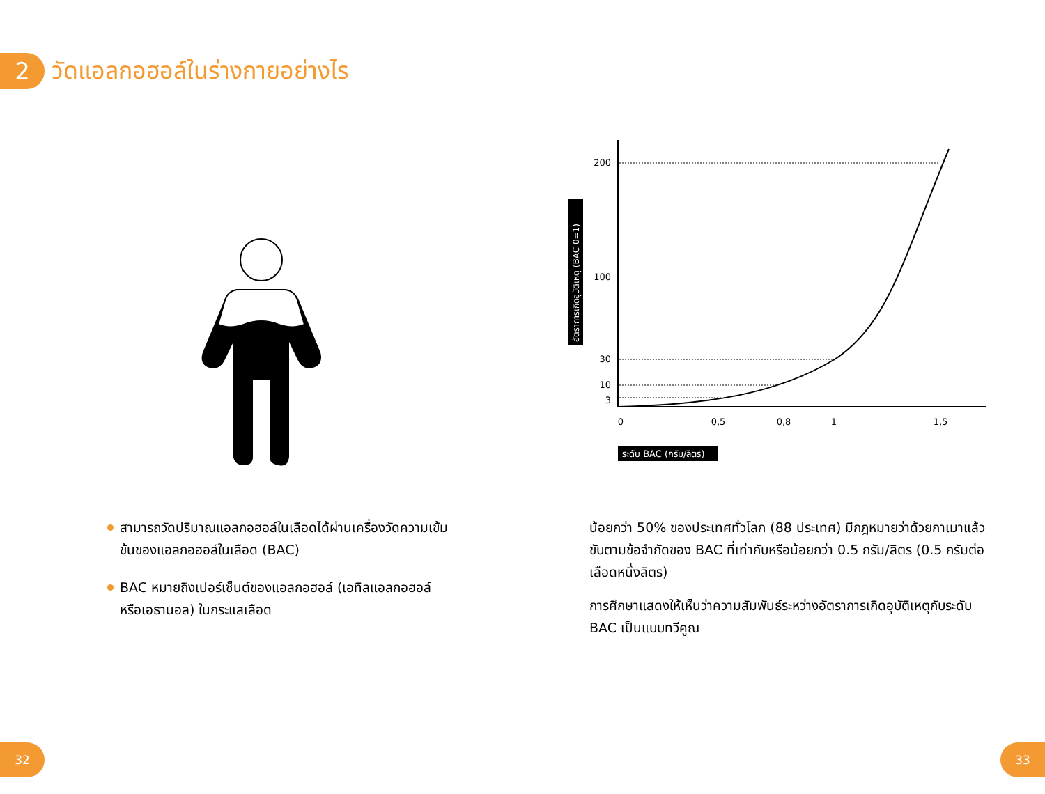2
วัดแอลกอฮอล์ในร่างกายอย่างไร
200
100
30
10
3
0
0,5
0,8
1
1,5
ระดับ BAC (กรัม/ลิตร)
อัตราการเกิดอุบัติเหตุ (BAC 0=1)
สามารถวัดปริมาณแอลกอฮอล์ในเลือดได้ผ่านเครื่องวัดความเข้มข้นของแอลกอฮอล์ในเลือด (BAC)
BAC หมายถึงเปอร์เซ็นต์ของแอลกอฮอล์ (เอทิลแอลกอฮอล์หรือเอธานอล) ในกระแสเลือด
น้อยกว่า 50% ของประเทศทั่วโลก (88 ประเทศ) มีกฎหมายว่าด้วยกาเมาแล้วขับตามข้อจำกัดของ BAC ที่เท่ากับหรือน้อยกว่า 0.5 กรัม/ลิตร (0.5 กรัมต่อเลือดหนึ่งลิตร)
การศึกษาแสดงให้เห็นว่าความสัมพันธ์ระหว่างอัตราการเกิดอุบัติเหตุกับระดับ BAC เป็นแบบทวีคูณ
32 33